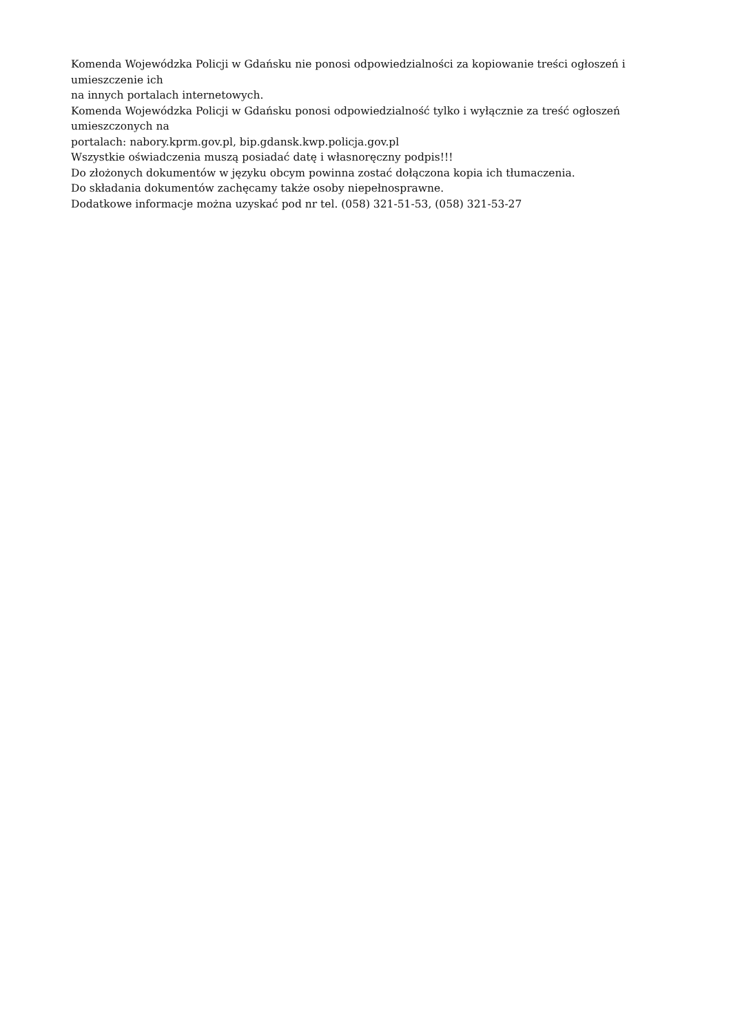Komenda Wojewódzka Policji w Gdańsku nie ponosi odpowiedzialności za kopiowanie treści ogłoszeń i umieszczenie ich
na innych portalach internetowych.
Komenda Wojewódzka Policji w Gdańsku ponosi odpowiedzialność tylko i wyłącznie za treść ogłoszeń umieszczonych na
portalach: nabory.kprm.gov.pl, bip.gdansk.kwp.policja.gov.pl
Wszystkie oświadczenia muszą posiadać datę i własnoręczny podpis!!!
Do złożonych dokumentów w języku obcym powinna zostać dołączona kopia ich tłumaczenia.
Do składania dokumentów zachęcamy także osoby niepełnosprawne.
Dodatkowe informacje można uzyskać pod nr tel. (058) 321-51-53, (058) 321-53-27